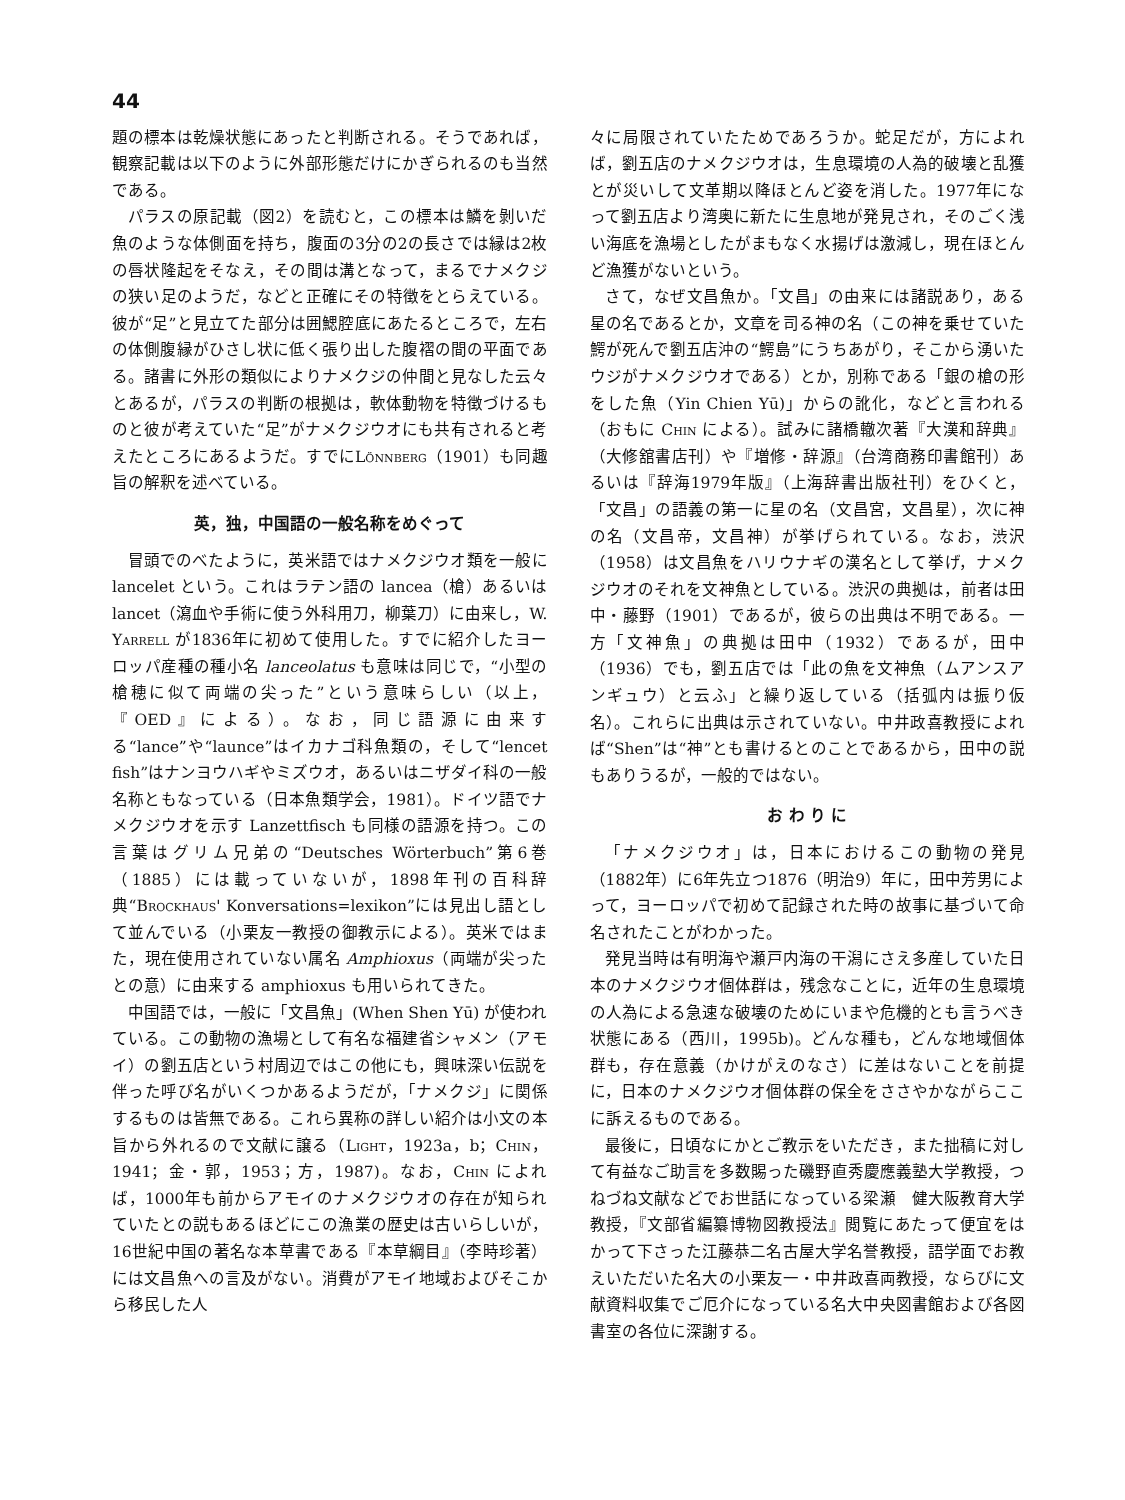44
題の標本は乾燥状態にあったと判断される。そうであれば，観察記載は以下のように外部形態だけにかぎられるのも当然である。
パラスの原記載（図2）を読むと，この標本は鱗を剝いだ魚のような体側面を持ち，腹面の3分の2の長さでは縁は2枚の唇状隆起をそなえ，その間は溝となって，まるでナメクジの狭い足のようだ，などと正確にその特徴をとらえている。彼が“足”と見立てた部分は囲鰓腔底にあたるところで，左右の体側腹縁がひさし状に低く張り出した腹褶の間の平面である。諸書に外形の類似によりナメクジの仲間と見なした云々とあるが，パラスの判断の根拠は，軟体動物を特徴づけるものと彼が考えていた“足”がナメクジウオにも共有されると考えたところにあるようだ。すでにLönnberg（1901）も同趣旨の解釈を述べている。
英，独，中国語の一般名称をめぐって
冒頭でのべたように，英米語ではナメクジウオ類を一般に lancelet という。これはラテン語の lancea（槍）あるいは lancet（瀉血や手術に使う外科用刀，柳葉刀）に由来し，W. Yarrell が1836年に初めて使用した。すでに紹介したヨーロッパ産種の種小名 lanceolatus も意味は同じで，“小型の槍穂に似て両端の尖った”という意味らしい（以上，『OED』による）。なお，同じ語源に由来する“lance”や“launce”はイカナゴ科魚類の，そして“lencet fish”はナンヨウハギやミズウオ，あるいはニザダイ科の一般名称ともなっている（日本魚類学会，1981）。ドイツ語でナメクジウオを示す Lanzettfisch も同様の語源を持つ。この言葉はグリム兄弟の“Deutsches Wörterbuch”第6巻（1885）には載っていないが，1898年刊の百科辞典“Brockhaus' Konversations=lexikon”には見出し語として並んでいる（小栗友一教授の御教示による）。英米ではまた，現在使用されていない属名 Amphioxus（両端が尖ったとの意）に由来する amphioxus も用いられてきた。
中国語では，一般に「文昌魚」(When Shen Yū) が使われている。この動物の漁場として有名な福建省シャメン（アモイ）の劉五店という村周辺ではこの他にも，興味深い伝説を伴った呼び名がいくつかあるようだが，「ナメクジ」に関係するものは皆無である。これら異称の詳しい紹介は小文の本旨から外れるので文献に譲る（Light，1923a，b；Chin，1941；金・郭，1953；方，1987)。なお，Chin によれば，1000年も前からアモイのナメクジウオの存在が知られていたとの説もあるほどにこの漁業の歴史は古いらしいが，16世紀中国の著名な本草書である『本草綱目』（李時珍著）には文昌魚への言及がない。消費がアモイ地域およびそこから移民した人
々に局限されていたためであろうか。蛇足だが，方によれば，劉五店のナメクジウオは，生息環境の人為的破壊と乱獲とが災いして文革期以降ほとんど姿を消した。1977年になって劉五店より湾奥に新たに生息地が発見され，そのごく浅い海底を漁場としたがまもなく水揚げは激減し，現在ほとんど漁獲がないという。
さて，なぜ文昌魚か。「文昌」の由来には諸説あり，ある星の名であるとか，文章を司る神の名（この神を乗せていた鰐が死んで劉五店沖の“鰐島”にうちあがり，そこから湧いたウジがナメクジウオである）とか，別称である「銀の槍の形をした魚（Yin Chien Yū)」からの訛化，などと言われる（おもに Chin による）。試みに諸橋轍次著『大漢和辞典』（大修舘書店刊）や『増修・辞源』（台湾商務印書館刊）あるいは『辞海1979年版』（上海辞書出版社刊）をひくと，「文昌」の語義の第一に星の名（文昌宮，文昌星），次に神の名（文昌帝，文昌神）が挙げられている。なお，渋沢（1958）は文昌魚をハリウナギの漢名として挙げ，ナメクジウオのそれを文神魚としている。渋沢の典拠は，前者は田中・藤野（1901）であるが，彼らの出典は不明である。一方「文神魚」の典拠は田中（1932）であるが，田中（1936）でも，劉五店では「此の魚を文神魚（ムアンスアンギュウ）と云ふ」と繰り返している（括弧内は振り仮名）。これらに出典は示されていない。中井政喜教授によれば“Shen”は“神”とも書けるとのことであるから，田中の説もありうるが，一般的ではない。
お わ り に
「ナメクジウオ」は，日本におけるこの動物の発見（1882年）に6年先立つ1876（明治9）年に，田中芳男によって，ヨーロッパで初めて記録された時の故事に基づいて命名されたことがわかった。
発見当時は有明海や瀬戸内海の干潟にさえ多産していた日本のナメクジウオ個体群は，残念なことに，近年の生息環境の人為による急速な破壊のためにいまや危機的とも言うべき状態にある（西川，1995b)。どんな種も，どんな地域個体群も，存在意義（かけがえのなさ）に差はないことを前提に，日本のナメクジウオ個体群の保全をささやかながらここに訴えるものである。
最後に，日頃なにかとご教示をいただき，また拙稿に対して有益なご助言を多数賜った磯野直秀慶應義塾大学教授，つねづね文献などでお世話になっている梁瀬　健大阪教育大学教授，『文部省編纂博物図教授法』閲覧にあたって便宜をはかって下さった江藤恭二名古屋大学名誉教授，語学面でお教えいただいた名大の小栗友一・中井政喜両教授，ならびに文献資料収集でご厄介になっている名大中央図書館および各図書室の各位に深謝する。